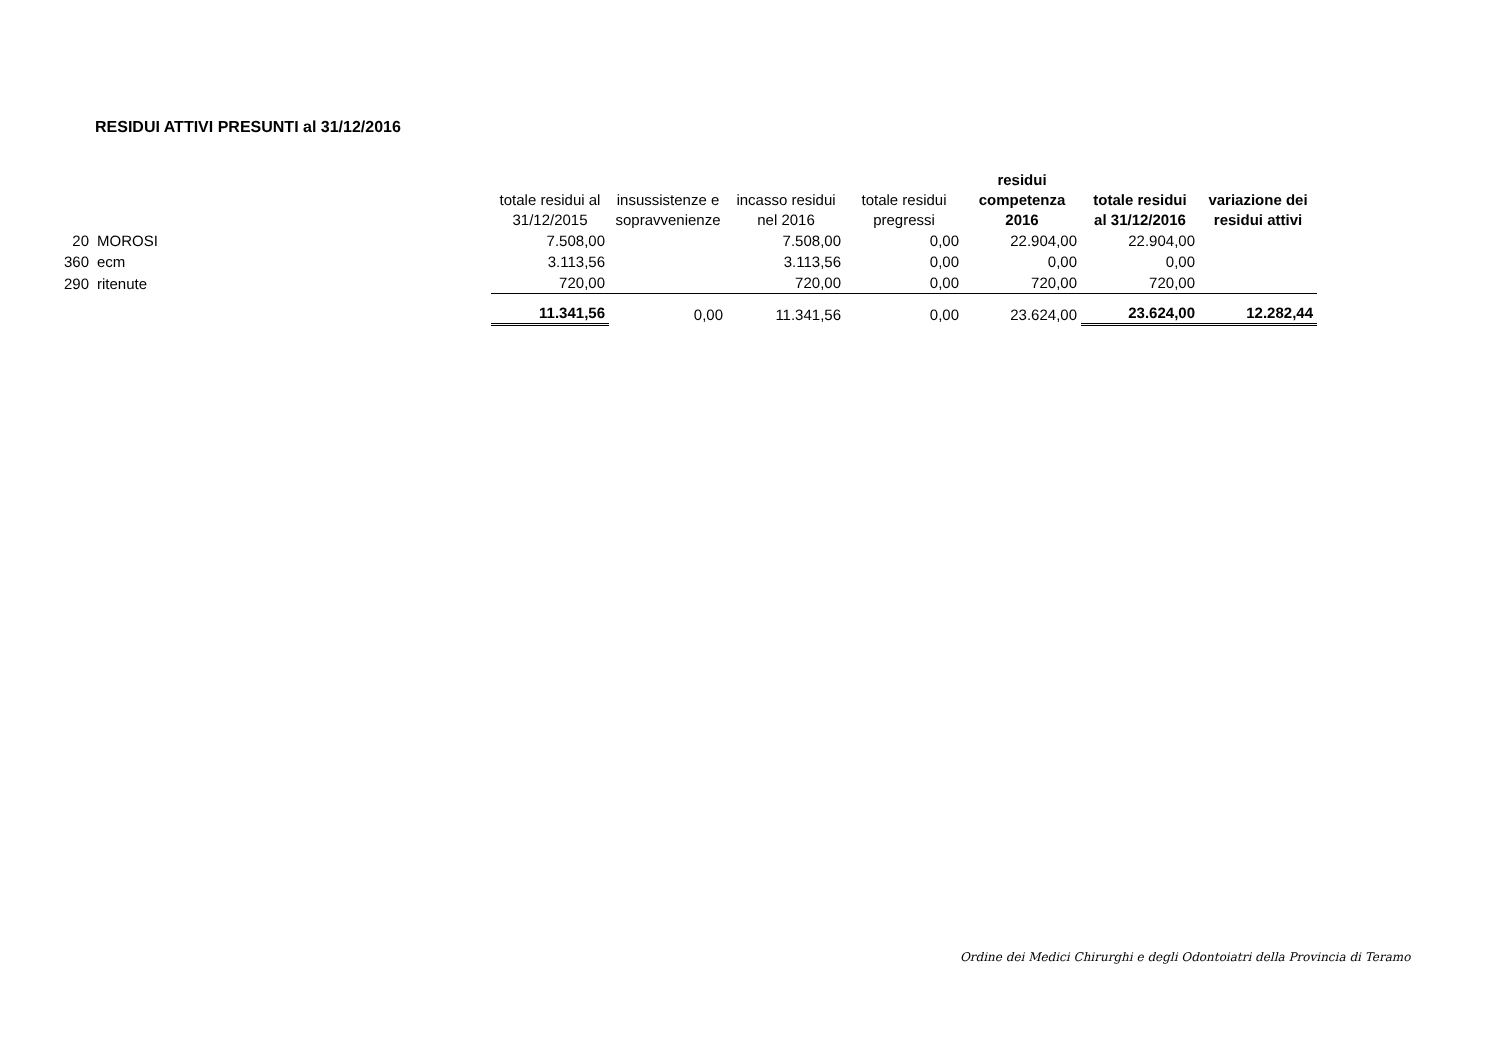RESIDUI ATTIVI PRESUNTI al 31/12/2016
| | | totale residui al 31/12/2015 | insussistenze e sopravvenienze | incasso residui nel 2016 | totale residui pregressi | residui competenza 2016 | totale residui al 31/12/2016 | variazione dei residui attivi |
| --- | --- | --- | --- | --- | --- | --- | --- | --- |
| 20 | MOROSI | 7.508,00 | | 7.508,00 | 0,00 | 22.904,00 | 22.904,00 | |
| 360 | ecm | 3.113,56 | | 3.113,56 | 0,00 | 0,00 | 0,00 | |
| 290 | ritenute | 720,00 | | 720,00 | 0,00 | 720,00 | 720,00 | |
| | | 11.341,56 | 0,00 | 11.341,56 | 0,00 | 23.624,00 | 23.624,00 | 12.282,44 |
Ordine dei Medici Chirurghi e degli Odontoiatri della Provincia di Teramo